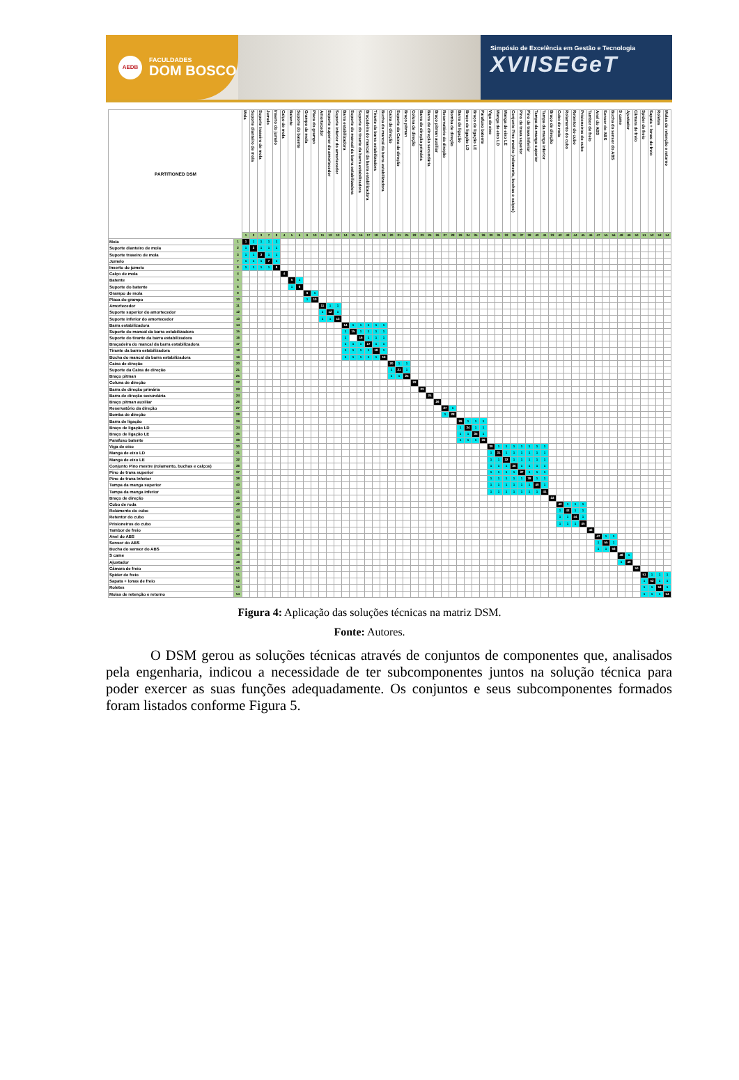AEDB
FACULDADES
DOM BOSCO
Simpósio de Excelência em Gestão e Tecnologia
XVIISEGeT
| PARTITIONED DSM | | Mola | Suporte dianteiro de mola | Suporte traseiro de mola | Jumelo | Inserto do jumelo | Calço de mola | Batente | Suporte do batente | Grampo de mola | Placa do grampo | Amortecedor | Suporte superior do amortecedor | Suporte inferior do amortecedor | Barra estabilizadora | Suporte do mancal da barra estabilizadora | Suporte do tirante da barra estabilizadora | Braçadeira do mancal da barra estabilizadora | Tirante da barra estabilizadora | Bucha do mancal da barra estabilizadora | Caixa de direção | Suporte da Caixa de direção | Braço pitman | Coluna de direção | Barra de direção primária | Barra de direção secundária | Braço pitman auxiliar | Reservatório da direção | Bomba de direção | Barra de ligação | Braço de ligação LD | Braço de ligação LE | Parafuso batente | Viga de eixo | Manga de eixo LD | Manga de eixo LE | Conjunto Pino mestre (rolamento, buchas e calços) | Pino de trava superior | Pino de trava Inferior | Tampa da manga superior | Tampa da manga inferior | Braço de direção | Cubo de roda | Rolamento do cubo | Retentor do cubo | Prisioneiros do cubo | Tambor de freio | Anel do ABS | Sensor do ABS | Bucha do sensor do ABS | S came | Ajustador | Câmara de freio | Spider de freio | Sapata + lonas de freio | Roletes | Molas de retenção e retorno |
| --- | --- | --- | --- | --- | --- | --- | --- | --- | --- | --- | --- | --- | --- | --- | --- | --- | --- | --- | --- | --- | --- | --- | --- | --- | --- | --- | --- | --- | --- | --- | --- | --- | --- | --- | --- | --- | --- | --- | --- | --- | --- | --- | --- | --- | --- | --- | --- | --- | --- | --- | --- | --- | --- | --- | --- | --- | --- |
| | | 1 | 2 | 3 | 7 | 8 | 4 | 5 | 6 | 9 | 10 | 11 | 12 | 13 | 14 | 15 | 16 | 17 | 18 | 19 | 20 | 21 | 25 | 22 | 23 | 24 | 26 | 27 | 28 | 29 | 34 | 35 | 39 | 30 | 31 | 32 | 36 | 37 | 38 | 40 | 41 | 33 | 42 | 43 | 44 | 45 | 46 | 47 | 55 | 56 | 48 | 49 | 50 | 51 | 52 | 53 | 54 |
| Mola | 1 | 1 | 1 | 1 | 1 | 1 | | | | | | | | | | | | | | | | | | | | | | | | | | | | | | | | | | | | | | | | | | | | | | | | | | | |
| Suporte dianteiro de mola | 2 | 1 | 2 | 1 | 1 | 1 | | | | | | | | | | | | | | | | | | | | | | | | | | | | | | | | | | | | | | | | | | | | | | | | | | | |
| Suporte traseiro de mola | 3 | 1 | 1 | 3 | 1 | 1 | | | | | | | | | | | | | | | | | | | | | | | | | | | | | | | | | | | | | | | | | | | | | | | | | | | |
| Jumelo | 7 | 1 | 1 | 1 | 7 | 1 | | | | | | | | | | | | | | | | | | | | | | | | | | | | | | | | | | | | | | | | | | | | | | | | | | | |
| Inserto do jumelo | 8 | 1 | 1 | 1 | 1 | 8 | | | | | | | | | | | | | | | | | | | | | | | | | | | | | | | | | | | | | | | | | | | | | | | | | | | |
| Calço de mola | 4 | | | | | | 4 | | | | | | | | | | | | | | | | | | | | | | | | | | | | | | | | | | | | | | | | | | | | | | | | | | |
| Batente | 5 | | | | | | | 5 | 1 | | | | | | | | | | | | | | | | | | | | | | | | | | | | | | | | | | | | | | | | | | | | | | | | |
| Suporte do batente | 6 | | | | | | | 1 | 6 | | | | | | | | | | | | | | | | | | | | | | | | | | | | | | | | | | | | | | | | | | | | | | | | |
| Grampo de mola | 9 | | | | | | | | | 9 | 1 | | | | | | | | | | | | | | | | | | | | | | | | | | | | | | | | | | | | | | | | | | | | | | |
| Placa do grampo | 10 | | | | | | | | | 1 | 10 | | | | | | | | | | | | | | | | | | | | | | | | | | | | | | | | | | | | | | | | | | | | | | |
| Amortecedor | 11 | | | | | | | | | | | 11 | 1 | 1 | | | | | | | | | | | | | | | | | | | | | | | | | | | | | | | | | | | | | | | | | | | |
| Suporte superior do amortecedor | 12 | | | | | | | | | | | 1 | 12 | 1 | | | | | | | | | | | | | | | | | | | | | | | | | | | | | | | | | | | | | | | | | | | |
| Suporte inferior do amortecedor | 13 | | | | | | | | | | | 1 | 1 | 13 | | | | | | | | | | | | | | | | | | | | | | | | | | | | | | | | | | | | | | | | | | | |
| Barra estabilizadora | 14 | | | | | | | | | | | | | | 14 | 1 | 1 | 1 | 1 | 1 | | | | | | | | | | | | | | | | | | | | | | | | | | | | | | | | | | | | | |
| Suporte do mancal da barra estabilizadora | 15 | | | | | | | | | | | | | | 1 | 15 | 1 | 1 | 1 | 1 | | | | | | | | | | | | | | | | | | | | | | | | | | | | | | | | | | | | | |
| Suporte do tirante da barra estabilizadora | 16 | | | | | | | | | | | | | | 1 | | 16 | 1 | 1 | 1 | | | | | | | | | | | | | | | | | | | | | | | | | | | | | | | | | | | | | |
| Braçadeira do mancal da barra estabilizadora | 17 | | | | | | | | | | | | | | 1 | 1 | 1 | 17 | 1 | 1 | | | | | | | | | | | | | | | | | | | | | | | | | | | | | | | | | | | | | |
| Tirante da barra estabilizadora | 18 | | | | | | | | | | | | | | 1 | 1 | 1 | 1 | 18 | 1 | | | | | | | | | | | | | | | | | | | | | | | | | | | | | | | | | | | | | |
| Bucha do mancal da barra estabilizadora | 19 | | | | | | | | | | | | | | 1 | 1 | 1 | 1 | 1 | 19 | | | | | | | | | | | | | | | | | | | | | | | | | | | | | | | | | | | | | |
| Caixa de direção | 20 | | | | | | | | | | | | | | | | | | | | 20 | 1 | 1 | | | | | | | | | | | | | | | | | | | | | | | | | | | | | | | | | | |
| Suporte da Caixa de direção | 21 | | | | | | | | | | | | | | | | | | | | 1 | 21 | 1 | | | | | | | | | | | | | | | | | | | | | | | | | | | | | | | | | | |
| Braço pitman | 25 | | | | | | | | | | | | | | | | | | | | 1 | 1 | 25 | | | | | | | | | | | | | | | | | | | | | | | | | | | | | | | | | | |
| Coluna de direção | 22 | | | | | | | | | | | | | | | | | | | | | | | 22 | | | | | | | | | | | | | | | | | | | | | | | | | | | | | | | | | |
| Barra de direção primária | 23 | | | | | | | | | | | | | | | | | | | | | | | | 23 | | | | | | | | | | | | | | | | | | | | | | | | | | | | | | | | |
| Barra de direção secundária | 24 | | | | | | | | | | | | | | | | | | | | | | | | | 24 | | | | | | | | | | | | | | | | | | | | | | | | | | | | | | | |
| Braço pitman auxiliar | 26 | | | | | | | | | | | | | | | | | | | | | | | | | | 26 | | | | | | | | | | | | | | | | | | | | | | | | | | | | | | |
| Reservatório da direção | 27 | | | | | | | | | | | | | | | | | | | | | | | | | | | 27 | 1 | | | | | | | | | | | | | | | | | | | | | | | | | | | | |
| Bomba de direção | 28 | | | | | | | | | | | | | | | | | | | | | | | | | | | 1 | 28 | | | | | | | | | | | | | | | | | | | | | | | | | | | | |
| Barra de ligação | 29 | | | | | | | | | | | | | | | | | | | | | | | | | | | | | 29 | 1 | 1 | 1 | | | | | | | | | | | | | | | | | | | | | | | | |
| Braço de ligação LD | 34 | | | | | | | | | | | | | | | | | | | | | | | | | | | | | 1 | 34 | 1 | 1 | | | | | | | | | | | | | | | | | | | | | | | | |
| Braço de ligação LE | 35 | | | | | | | | | | | | | | | | | | | | | | | | | | | | | 1 | 1 | 35 | 1 | | | | | | | | | | | | | | | | | | | | | | | | |
| Parafuso batente | 39 | | | | | | | | | | | | | | | | | | | | | | | | | | | | | 1 | 1 | 1 | 39 | | | | | | | | | | | | | | | | | | | | | | | | |
| Viga de eixo | 30 | | | | | | | | | | | | | | | | | | | | | | | | | | | | | | | | | 30 | 1 | 1 | 1 | 1 | 1 | 1 | 1 | | | | | | | | | | | | | | | | |
| Manga de eixo LD | 31 | | | | | | | | | | | | | | | | | | | | | | | | | | | | | | | | | 1 | 31 | 1 | 1 | 1 | 1 | 1 | 1 | | | | | | | | | | | | | | | | |
| Manga de eixo LE | 32 | | | | | | | | | | | | | | | | | | | | | | | | | | | | | | | | | 1 | 1 | 32 | 1 | 1 | 1 | 1 | 1 | | | | | | | | | | | | | | | | |
| Conjunto Pino mestre (rolamento, buchas e calços) | 36 | | | | | | | | | | | | | | | | | | | | | | | | | | | | | | | | | 1 | 1 | 1 | 36 | 1 | 1 | 1 | 1 | | | | | | | | | | | | | | | | |
| Pino de trava superior | 37 | | | | | | | | | | | | | | | | | | | | | | | | | | | | | | | | | 1 | 1 | 1 | 1 | 37 | 1 | 1 | 1 | | | | | | | | | | | | | | | | |
| Pino de trava Inferior | 38 | | | | | | | | | | | | | | | | | | | | | | | | | | | | | | | | | 1 | 1 | 1 | 1 | 1 | 38 | 1 | 1 | | | | | | | | | | | | | | | | |
| Tampa da manga superior | 40 | | | | | | | | | | | | | | | | | | | | | | | | | | | | | | | | | 1 | 1 | 1 | 1 | 1 | 1 | 40 | 1 | | | | | | | | | | | | | | | | |
| Tampa da manga inferior | 41 | | | | | | | | | | | | | | | | | | | | | | | | | | | | | | | | | 1 | 1 | 1 | 1 | 1 | 1 | 1 | 41 | | | | | | | | | | | | | | | | |
| Braço de direção | 33 | | | | | | | | | | | | | | | | | | | | | | | | | | | | | | | | | | | | | | | | | 33 | | | | | | | | | | | | | | | |
| Cubo de roda | 42 | | | | | | | | | | | | | | | | | | | | | | | | | | | | | | | | | | | | | | | | | | 42 | 1 | 1 | 1 | | | | | | | | | | | |
| Rolamento do cubo | 43 | | | | | | | | | | | | | | | | | | | | | | | | | | | | | | | | | | | | | | | | | | 1 | 43 | 1 | 1 | | | | | | | | | | | |
| Retentor do cubo | 44 | | | | | | | | | | | | | | | | | | | | | | | | | | | | | | | | | | | | | | | | | | 1 | 1 | 44 | 1 | | | | | | | | | | | |
| Prisioneiros do cubo | 45 | | | | | | | | | | | | | | | | | | | | | | | | | | | | | | | | | | | | | | | | | | 1 | 1 | 1 | 45 | | | | | | | | | | | |
| Tambor de freio | 46 | | | | | | | | | | | | | | | | | | | | | | | | | | | | | | | | | | | | | | | | | | | | | | 46 | | | | | | | | | | |
| Anel do ABS | 47 | | | | | | | | | | | | | | | | | | | | | | | | | | | | | | | | | | | | | | | | | | | | | | | 47 | 1 | 1 | | | | | | | |
| Sensor do ABS | 55 | | | | | | | | | | | | | | | | | | | | | | | | | | | | | | | | | | | | | | | | | | | | | | | 1 | 55 | 1 | | | | | | | |
| Bucha do sensor do ABS | 56 | | | | | | | | | | | | | | | | | | | | | | | | | | | | | | | | | | | | | | | | | | | | | | | 1 | 1 | 56 | | | | | | | |
| S came | 48 | | | | | | | | | | | | | | | | | | | | | | | | | | | | | | | | | | | | | | | | | | | | | | | | | | 48 | 1 | | | | | |
| Ajustador | 49 | | | | | | | | | | | | | | | | | | | | | | | | | | | | | | | | | | | | | | | | | | | | | | | | | | 1 | 49 | | | | | |
| Câmara de freio | 50 | | | | | | | | | | | | | | | | | | | | | | | | | | | | | | | | | | | | | | | | | | | | | | | | | | | | 50 | | | | |
| Spider de freio | 51 | | | | | | | | | | | | | | | | | | | | | | | | | | | | | | | | | | | | | | | | | | | | | | | | | | | | | 51 | 1 | 1 | 1 |
| Sapata + lonas de freio | 52 | | | | | | | | | | | | | | | | | | | | | | | | | | | | | | | | | | | | | | | | | | | | | | | | | | | | | 1 | 52 | 1 | 1 |
| Roletes | 53 | | | | | | | | | | | | | | | | | | | | | | | | | | | | | | | | | | | | | | | | | | | | | | | | | | | | | 1 | 1 | 53 | 1 |
| Molas de retenção e retorno | 54 | | | | | | | | | | | | | | | | | | | | | | | | | | | | | | | | | | | | | | | | | | | | | | | | | | | | | 1 | 1 | 1 | 54 |
Figura 4: Aplicação das soluções técnicas na matriz DSM.
Fonte: Autores.
O DSM gerou as soluções técnicas através de conjuntos de componentes que, analisados pela engenharia, indicou a necessidade de ter subcomponentes juntos na solução técnica para poder exercer as suas funções adequadamente. Os conjuntos e seus subcomponentes formados foram listados conforme Figura 5.